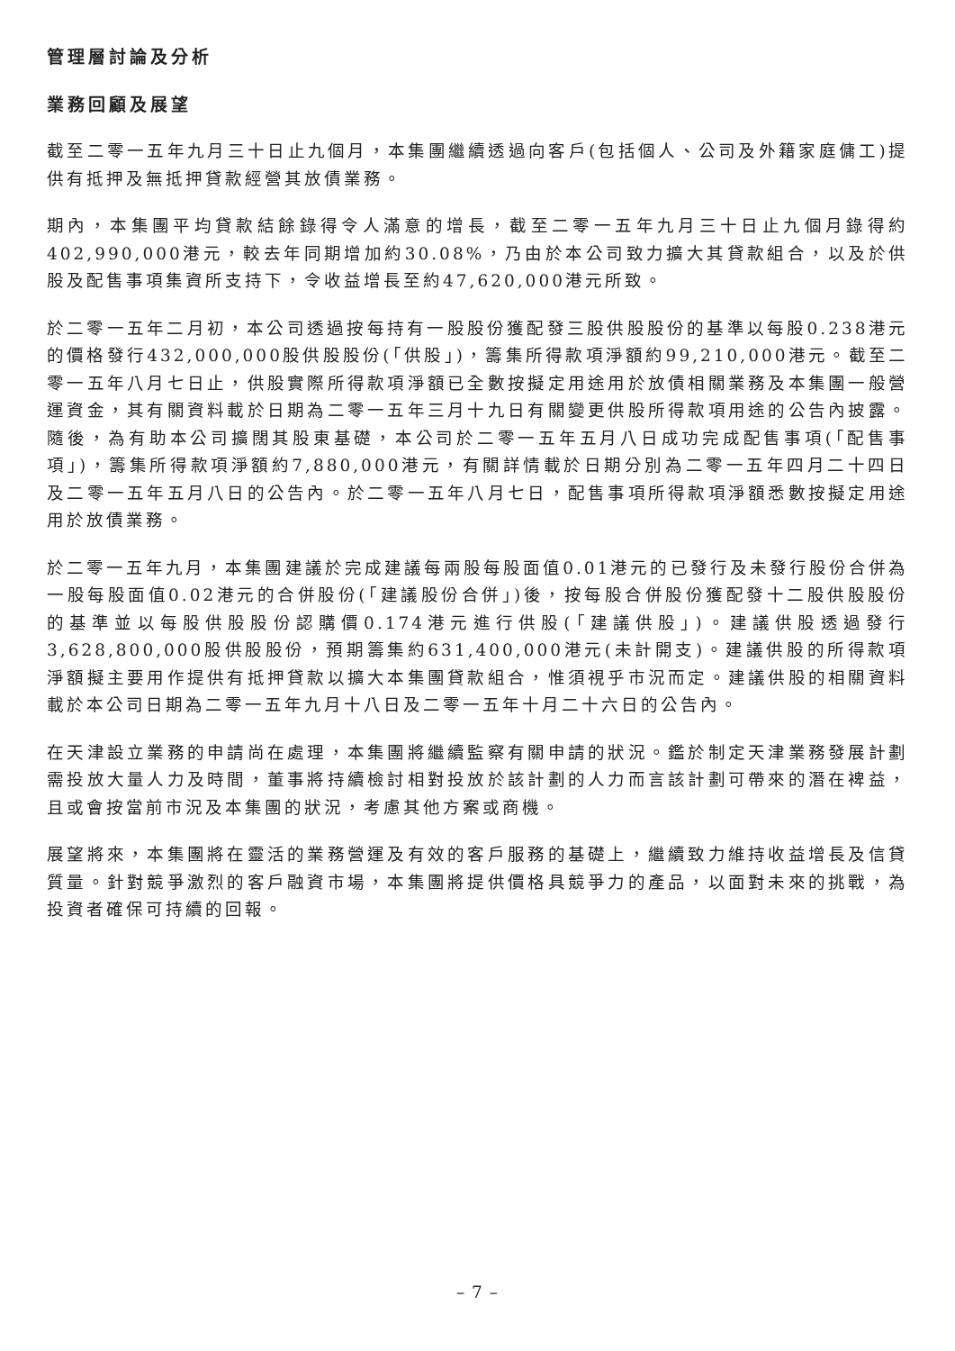管理層討論及分析
業務回顧及展望
截至二零一五年九月三十日止九個月，本集團繼續透過向客戶(包括個人、公司及外籍家庭傭工)提供有抵押及無抵押貸款經營其放債業務。
期內，本集團平均貸款結餘錄得令人滿意的增長，截至二零一五年九月三十日止九個月錄得約402,990,000港元，較去年同期增加約30.08%，乃由於本公司致力擴大其貸款組合，以及於供股及配售事項集資所支持下，令收益增長至約47,620,000港元所致。
於二零一五年二月初，本公司透過按每持有一股股份獲配發三股供股股份的基準以每股0.238港元的價格發行432,000,000股供股股份(「供股」)，籌集所得款項淨額約99,210,000港元。截至二零一五年八月七日止，供股實際所得款項淨額已全數按擬定用途用於放債相關業務及本集團一般營運資金，其有關資料載於日期為二零一五年三月十九日有關變更供股所得款項用途的公告內披露。隨後，為有助本公司擴闊其股東基礎，本公司於二零一五年五月八日成功完成配售事項(「配售事項」)，籌集所得款項淨額約7,880,000港元，有關詳情載於日期分別為二零一五年四月二十四日及二零一五年五月八日的公告內。於二零一五年八月七日，配售事項所得款項淨額悉數按擬定用途用於放債業務。
於二零一五年九月，本集團建議於完成建議每兩股每股面值0.01港元的已發行及未發行股份合併為一股每股面值0.02港元的合併股份(「建議股份合併」)後，按每股合併股份獲配發十二股供股股份的基準並以每股供股股份認購價0.174港元進行供股(「建議供股」)。建議供股透過發行3,628,800,000股供股股份，預期籌集約631,400,000港元(未計開支)。建議供股的所得款項淨額擬主要用作提供有抵押貸款以擴大本集團貸款組合，惟須視乎市況而定。建議供股的相關資料載於本公司日期為二零一五年九月十八日及二零一五年十月二十六日的公告內。
在天津設立業務的申請尚在處理，本集團將繼續監察有關申請的狀況。鑑於制定天津業務發展計劃需投放大量人力及時間，董事將持續檢討相對投放於該計劃的人力而言該計劃可帶來的潛在裨益，且或會按當前市況及本集團的狀況，考慮其他方案或商機。
展望將來，本集團將在靈活的業務營運及有效的客戶服務的基礎上，繼續致力維持收益增長及信貸質量。針對競爭激烈的客戶融資市場，本集團將提供價格具競爭力的產品，以面對未來的挑戰，為投資者確保可持續的回報。
– 7 –